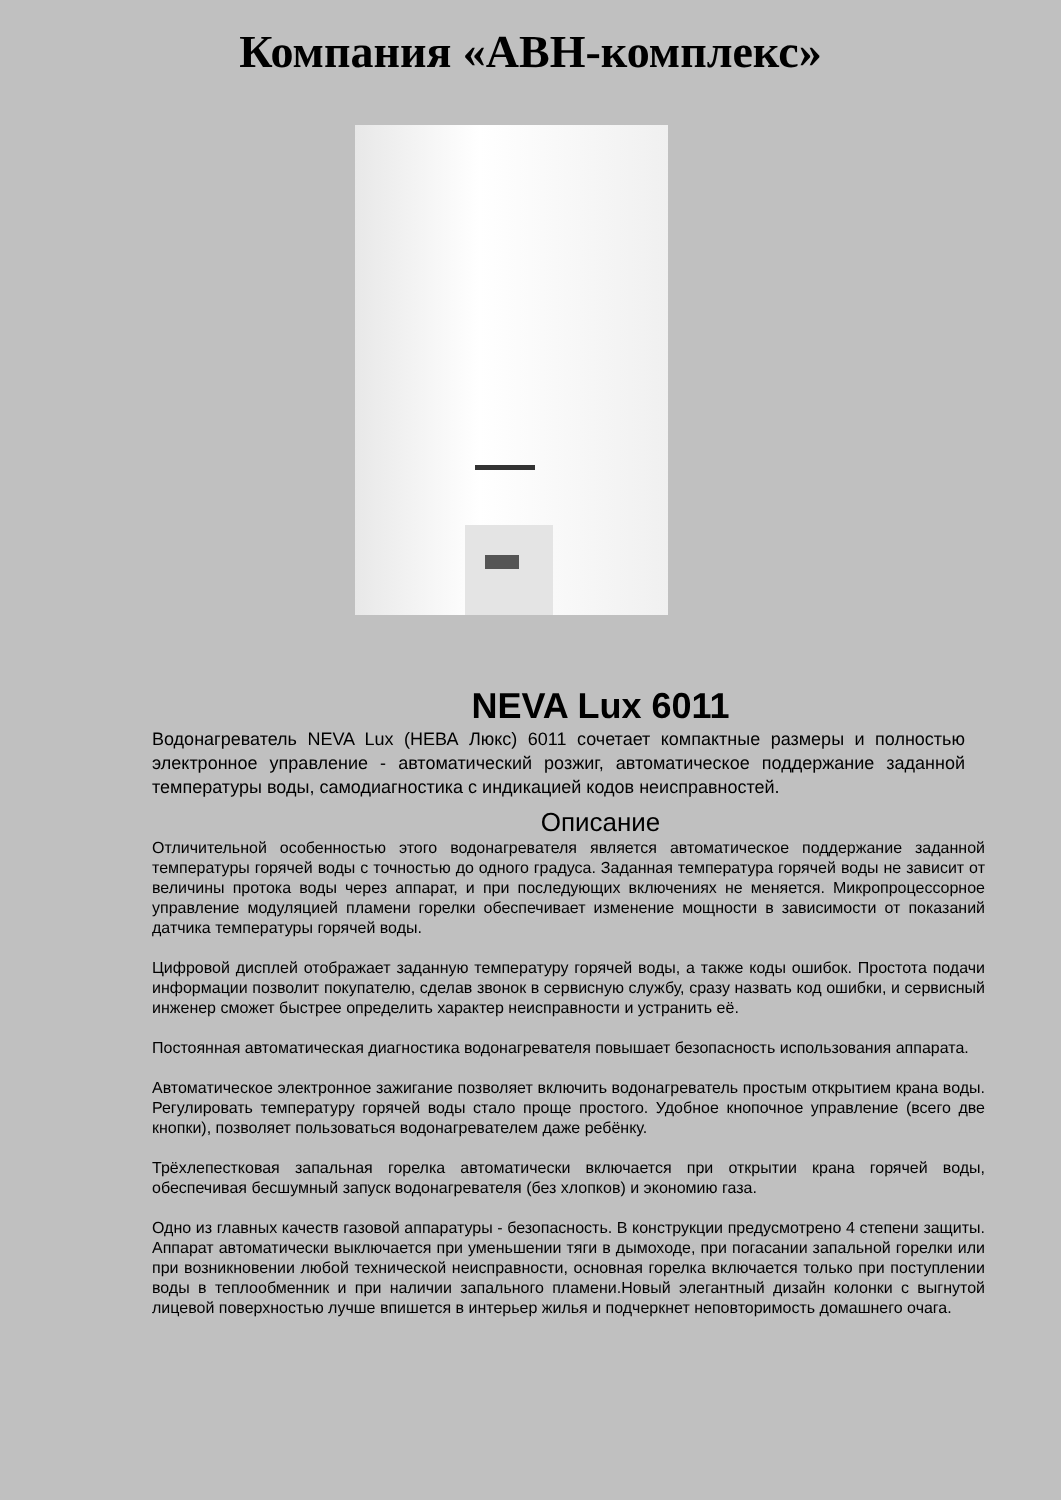Компания «АВН-комплекс»
NEVA Lux 6011
Водонагреватель NEVA Lux (НЕВА Люкс) 6011 сочетает компактные размеры и полностью электронное управление - автоматический розжиг, автоматическое поддержание заданной температуры воды, самодиагностика с индикацией кодов неисправностей.
Описание
Отличительной особенностью этого водонагревателя является автоматическое поддержание заданной температуры горячей воды с точностью до одного градуса. Заданная температура горячей воды не зависит от величины протока воды через аппарат, и при последующих включениях не меняется. Микропроцессорное управление модуляцией пламени горелки обеспечивает изменение мощности в зависимости от показаний датчика температуры горячей воды.
Цифровой дисплей отображает заданную температуру горячей воды, а также коды ошибок. Простота подачи информации позволит покупателю, сделав звонок в сервисную службу, сразу назвать код ошибки, и сервисный инженер сможет быстрее определить характер неисправности и устранить её.
Постоянная автоматическая диагностика водонагревателя повышает безопасность использования аппарата.
Автоматическое электронное зажигание позволяет включить водонагреватель простым открытием крана воды. Регулировать температуру горячей воды стало проще простого. Удобное кнопочное управление (всего две кнопки), позволяет пользоваться водонагревателем даже ребёнку.
Трёхлепестковая запальная горелка автоматически включается при открытии крана горячей воды, обеспечивая бесшумный запуск водонагревателя (без хлопков) и экономию газа.
Одно из главных качеств газовой аппаратуры - безопасность. В конструкции предусмотрено 4 степени защиты. Аппарат автоматически выключается при уменьшении тяги в дымоходе, при погасании запальной горелки или при возникновении любой технической неисправности, основная горелка включается только при поступлении воды в теплообменник и при наличии запального пламени.Новый элегантный дизайн колонки с выгнутой лицевой поверхностью лучше впишется в интерьер жилья и подчеркнет неповторимость домашнего очага.